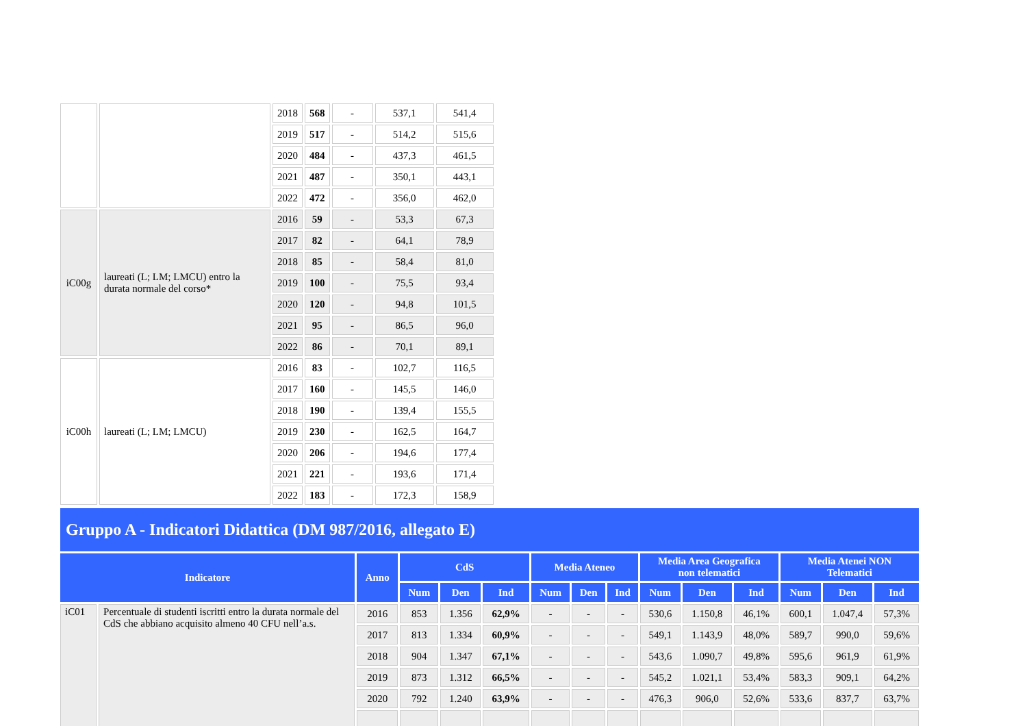| | | 2018 | 568 | - | 537,1 | 541,4 |
| | | 2019 | 517 | - | 514,2 | 515,6 |
| | | 2020 | 484 | - | 437,3 | 461,5 |
| | | 2021 | 487 | - | 350,1 | 443,1 |
| | | 2022 | 472 | - | 356,0 | 462,0 |
| iC00g | laureati (L; LM; LMCU) entro la durata normale del corso* | 2016 | 59 | - | 53,3 | 67,3 |
| | | 2017 | 82 | - | 64,1 | 78,9 |
| | | 2018 | 85 | - | 58,4 | 81,0 |
| | | 2019 | 100 | - | 75,5 | 93,4 |
| | | 2020 | 120 | - | 94,8 | 101,5 |
| | | 2021 | 95 | - | 86,5 | 96,0 |
| | | 2022 | 86 | - | 70,1 | 89,1 |
| iC00h | laureati (L; LM; LMCU) | 2016 | 83 | - | 102,7 | 116,5 |
| | | 2017 | 160 | - | 145,5 | 146,0 |
| | | 2018 | 190 | - | 139,4 | 155,5 |
| | | 2019 | 230 | - | 162,5 | 164,7 |
| | | 2020 | 206 | - | 194,6 | 177,4 |
| | | 2021 | 221 | - | 193,6 | 171,4 |
| | | 2022 | 183 | - | 172,3 | 158,9 |
Gruppo A - Indicatori Didattica (DM 987/2016, allegato E)
| Indicatore | | Anno | CdS | | | Media Ateneo | | | Media Area Geografica non telematici | | | Media Atenei NON Telematici | | |
| --- | --- | --- | --- | --- | --- | --- | --- | --- | --- | --- | --- | --- | --- | --- |
| | | | Num | Den | Ind | Num | Den | Ind | Num | Den | Ind | Num | Den | Ind |
| iC01 | Percentuale di studenti iscritti entro la durata normale del CdS che abbiano acquisito almeno 40 CFU nell’a.s. | 2016 | 853 | 1.356 | 62,9% | - | - | - | 530,6 | 1.150,8 | 46,1% | 600,1 | 1.047,4 | 57,3% |
| | | 2017 | 813 | 1.334 | 60,9% | - | - | - | 549,1 | 1.143,9 | 48,0% | 589,7 | 990,0 | 59,6% |
| | | 2018 | 904 | 1.347 | 67,1% | - | - | - | 543,6 | 1.090,7 | 49,8% | 595,6 | 961,9 | 61,9% |
| | | 2019 | 873 | 1.312 | 66,5% | - | - | - | 545,2 | 1.021,1 | 53,4% | 583,3 | 909,1 | 64,2% |
| | | 2020 | 792 | 1.240 | 63,9% | - | - | - | 476,3 | 906,0 | 52,6% | 533,6 | 837,7 | 63,7% |